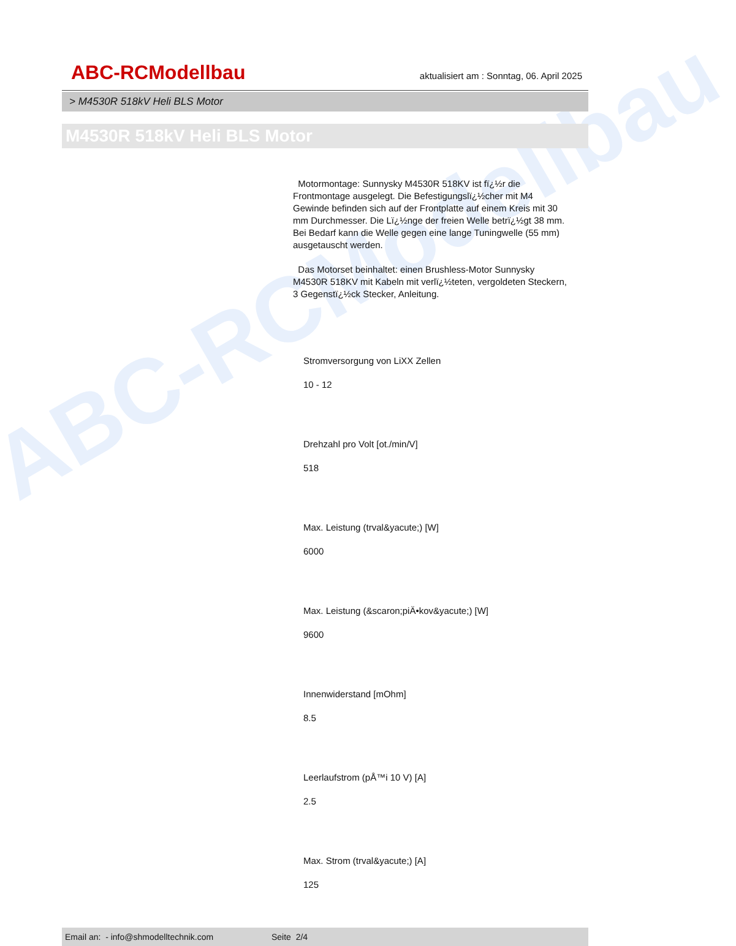ABC-RCModellbau
ABC-RCModellbau
aktualisiert am : Sonntag, 06. April 2025
> M4530R 518kV Heli BLS Motor
M4530R 518kV Heli BLS Motor
Motormontage: Sunnysky M4530R 518KV ist fï¿½r die Frontmontage ausgelegt. Die Befestigungslï¿½cher mit M4 Gewinde befinden sich auf der Frontplatte auf einem Kreis mit 30 mm Durchmesser. Die Lï¿½nge der freien Welle betrï¿½gt 38 mm. Bei Bedarf kann die Welle gegen eine lange Tuningwelle (55 mm) ausgetauscht werden.
Das Motorset beinhaltet: einen Brushless-Motor Sunnysky M4530R 518KV mit Kabeln mit verlï¿½teten, vergoldeten Steckern, 3 Gegenstï¿½ck Stecker, Anleitung.
Stromversorgung von LiXX Zellen
10 - 12
Drehzahl pro Volt [ot./min/V]
518
Max. Leistung (trval&yacute;) [W]
6000
Max. Leistung (&scaron;piÄ•kov&yacute;) [W]
9600
Innenwiderstand [mOhm]
8.5
Leerlaufstrom (pÅ™i 10 V) [A]
2.5
Max. Strom (trval&yacute;) [A]
125
Email an: - info@shmodelltechnik.com Seite 2/4